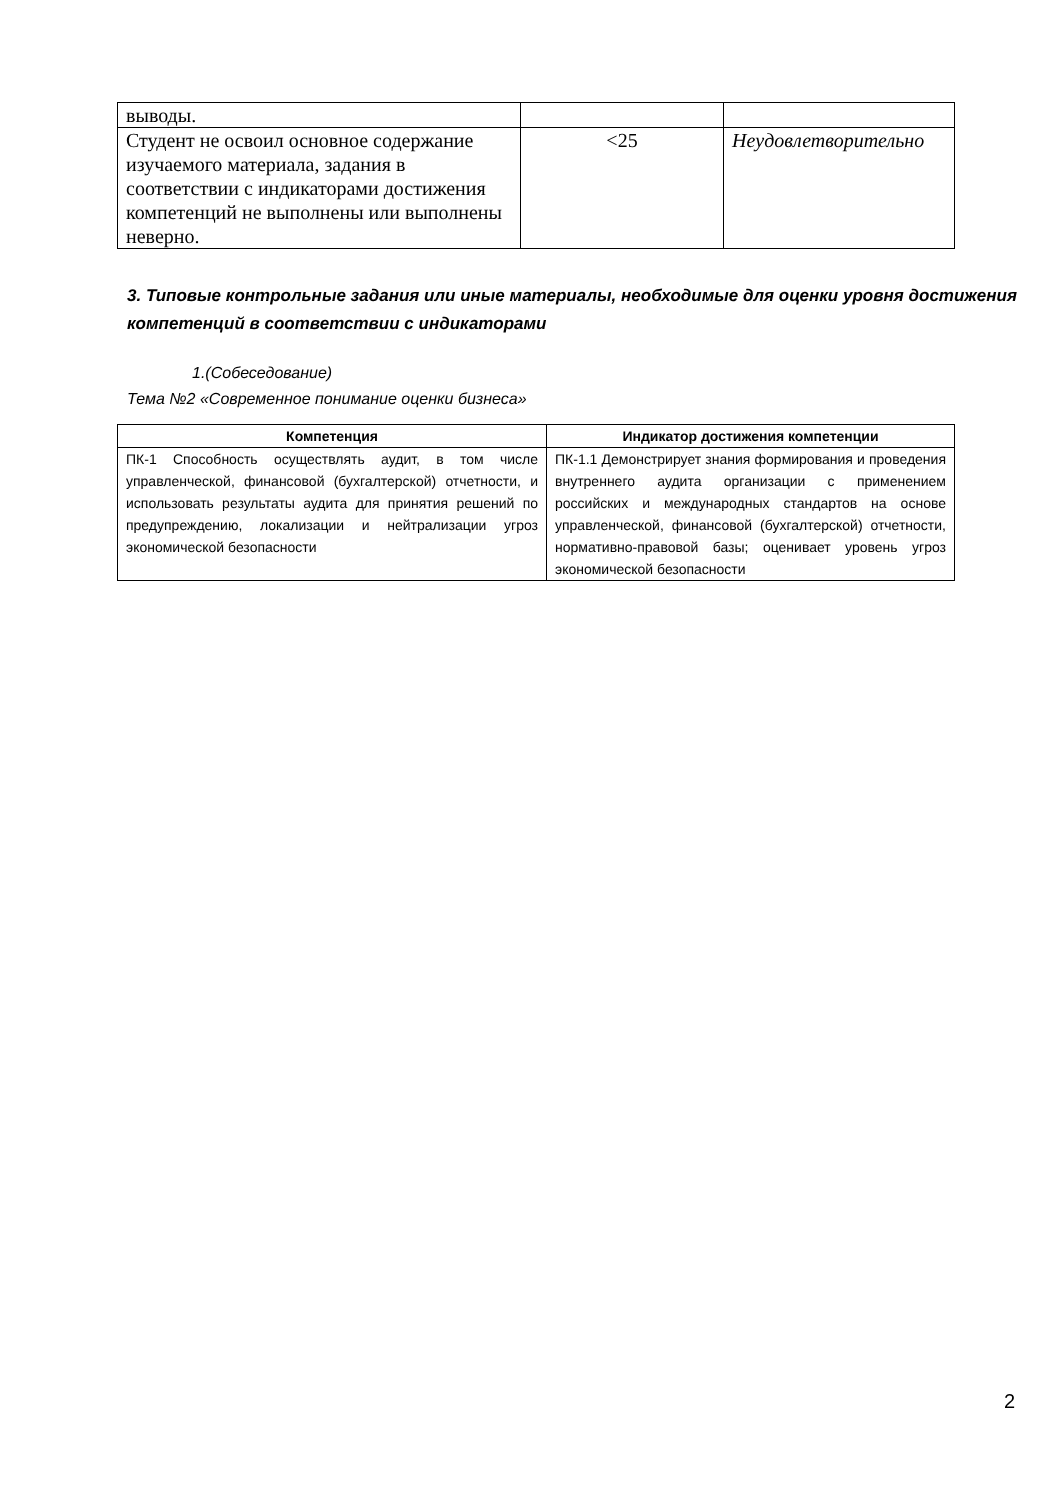| выводы. | | |
| Студент не освоил основное содержание изучаемого материала, задания в соответствии с индикаторами достижения компетенций не выполнены или выполнены неверно. | <25 | Неудовлетворительно |
3. Типовые контрольные задания или иные материалы, необходимые для оценки уровня достижения компетенций в соответствии с индикаторами
1.(Собеседование)
Тема №2 «Современное понимание оценки бизнеса»
| Компетенция | Индикатор достижения компетенции |
| --- | --- |
| ПК-1 Способность осуществлять аудит, в том числе управленческой, финансовой (бухгалтерской) отчетности, и использовать результаты аудита для принятия решений по предупреждению, локализации и нейтрализации угроз экономической безопасности | ПК-1.1 Демонстрирует знания формирования и проведения внутреннего аудита организации с применением российских и международных стандартов на основе управленческой, финансовой (бухгалтерской) отчетности, нормативно-правовой базы; оценивает уровень угроз экономической безопасности |
2